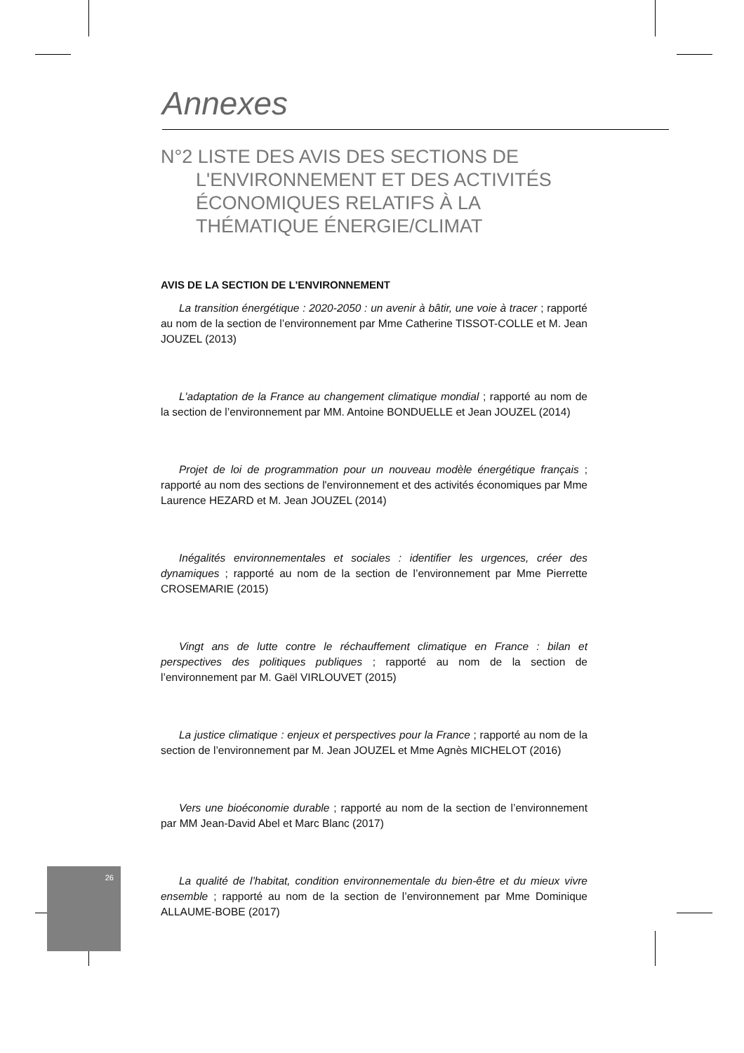26
Annexes
N°2 LISTE DES AVIS DES SECTIONS DE L'ENVIRONNEMENT ET DES ACTIVITÉS ÉCONOMIQUES RELATIFS À LA THÉMATIQUE ÉNERGIE/CLIMAT
AVIS DE LA SECTION DE L'ENVIRONNEMENT
La transition énergétique : 2020-2050 : un avenir à bâtir, une voie à tracer ; rapporté au nom de la section de l’environnement par Mme Catherine TISSOT-COLLE et M. Jean JOUZEL (2013)
L'adaptation de la France au changement climatique mondial ; rapporté au nom de la section de l’environnement par MM. Antoine BONDUELLE et Jean JOUZEL (2014)
Projet de loi de programmation pour un nouveau modèle énergétique français ; rapporté au nom des sections de l'environnement et des activités économiques par Mme Laurence HEZARD et M. Jean JOUZEL (2014)
Inégalités environnementales et sociales : identifier les urgences, créer des dynamiques ; rapporté au nom de la section de l’environnement par Mme Pierrette CROSEMARIE (2015)
Vingt ans de lutte contre le réchauffement climatique en France : bilan et perspectives des politiques publiques ; rapporté au nom de la section de l’environnement par M. Gaël VIRLOUVET (2015)
La justice climatique : enjeux et perspectives pour la France ; rapporté au nom de la section de l’environnement par M. Jean JOUZEL et Mme Agnès MICHELOT (2016)
Vers une bioéconomie durable ; rapporté au nom de la section de l’environnement par MM Jean-David Abel et Marc Blanc (2017)
La qualité de l’habitat, condition environnementale du bien-être et du mieux vivre ensemble ; rapporté au nom de la section de l’environnement par Mme Dominique ALLAUME-BOBE (2017)